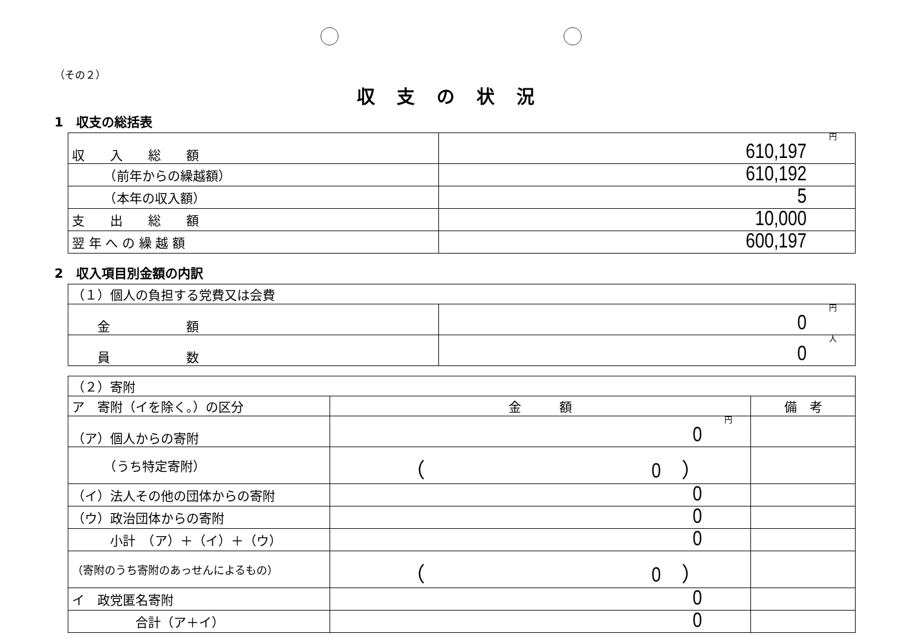（その２）
収支の状況
1　収支の総括表
| 収 入 総 額 | 円 610,197 |
| （前年からの繰越額） | 610,192 |
| （本年の収入額） | 5 |
| 支 出 総 額 | 10,000 |
| 翌 年 へ の 繰 越 額 | 600,197 |
2　収入項目別金額の内訳
| （１）個人の負担する党費又は会費 | |
| 金 額 | 円 0 |
| 員 数 | 人 0 |
| （２）寄附 | | |
| ア 寄附（イを除く。）の区分 | 金 額 | 備 考 |
| （ア）個人からの寄附 | 円 0 | |
| （うち特定寄附） | （ 0 ） | |
| （イ）法人その他の団体からの寄附 | 0 | |
| （ウ）政治団体からの寄附 | 0 | |
| 小計 （ア）＋（イ）＋（ウ） | 0 | |
| （寄附のうち寄附のあっせんによるもの） | （ 0 ） | |
| イ 政党匿名寄附 | 0 | |
| 合計（ア＋イ） | 0 | |